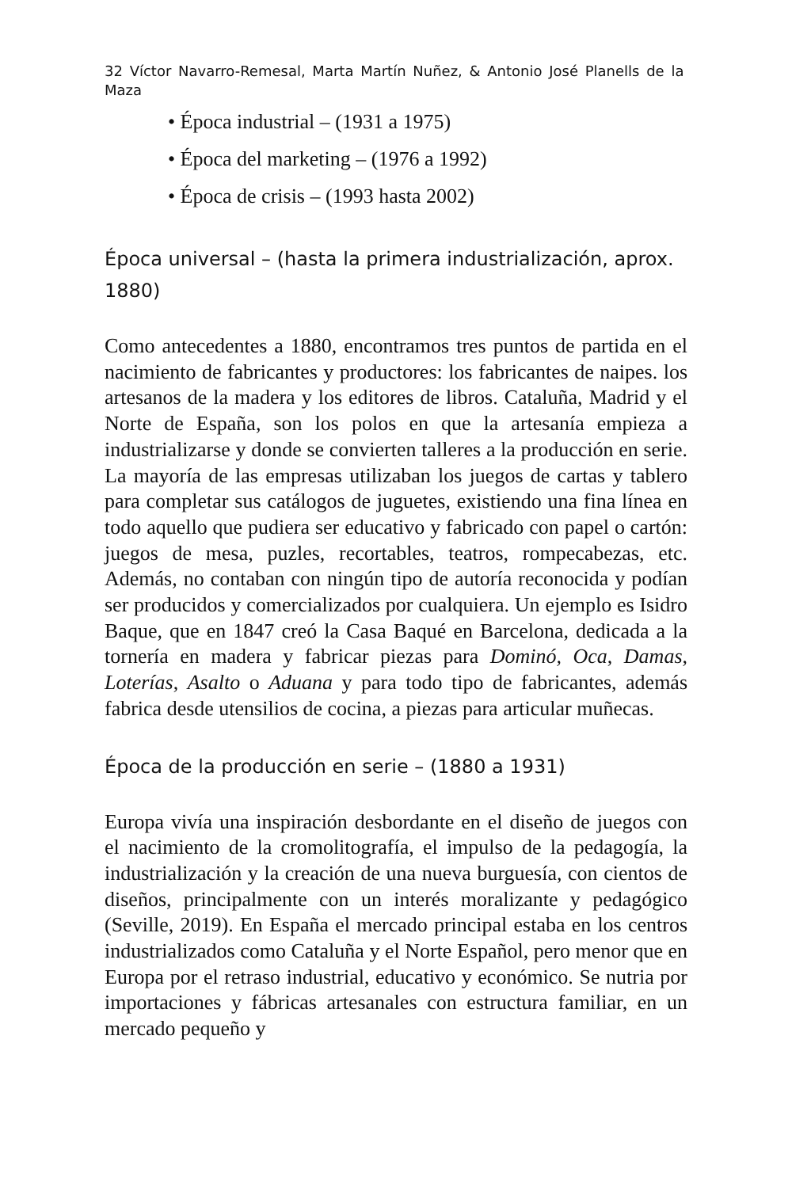32 Víctor Navarro-Remesal, Marta Martín Nuñez, & Antonio José Planells de la Maza
• Época industrial – (1931 a 1975)
• Época del marketing – (1976 a 1992)
• Época de crisis – (1993 hasta 2002)
Época universal – (hasta la primera industrialización, aprox. 1880)
Como antecedentes a 1880, encontramos tres puntos de partida en el nacimiento de fabricantes y productores: los fabricantes de naipes. los artesanos de la madera y los editores de libros. Cataluña, Madrid y el Norte de España, son los polos en que la artesanía empieza a industrializarse y donde se convierten talleres a la producción en serie. La mayoría de las empresas utilizaban los juegos de cartas y tablero para completar sus catálogos de juguetes, existiendo una fina línea en todo aquello que pudiera ser educativo y fabricado con papel o cartón: juegos de mesa, puzles, recortables, teatros, rompecabezas, etc. Además, no contaban con ningún tipo de autoría reconocida y podían ser producidos y comercializados por cualquiera. Un ejemplo es Isidro Baque, que en 1847 creó la Casa Baqué en Barcelona, dedicada a la tornería en madera y fabricar piezas para Dominó, Oca, Damas, Loterías, Asalto o Aduana y para todo tipo de fabricantes, además fabrica desde utensilios de cocina, a piezas para articular muñecas.
Época de la producción en serie – (1880 a 1931)
Europa vivía una inspiración desbordante en el diseño de juegos con el nacimiento de la cromolitografía, el impulso de la pedagogía, la industrialización y la creación de una nueva burguesía, con cientos de diseños, principalmente con un interés moralizante y pedagógico (Seville, 2019). En España el mercado principal estaba en los centros industrializados como Cataluña y el Norte Español, pero menor que en Europa por el retraso industrial, educativo y económico. Se nutria por importaciones y fábricas artesanales con estructura familiar, en un mercado pequeño y